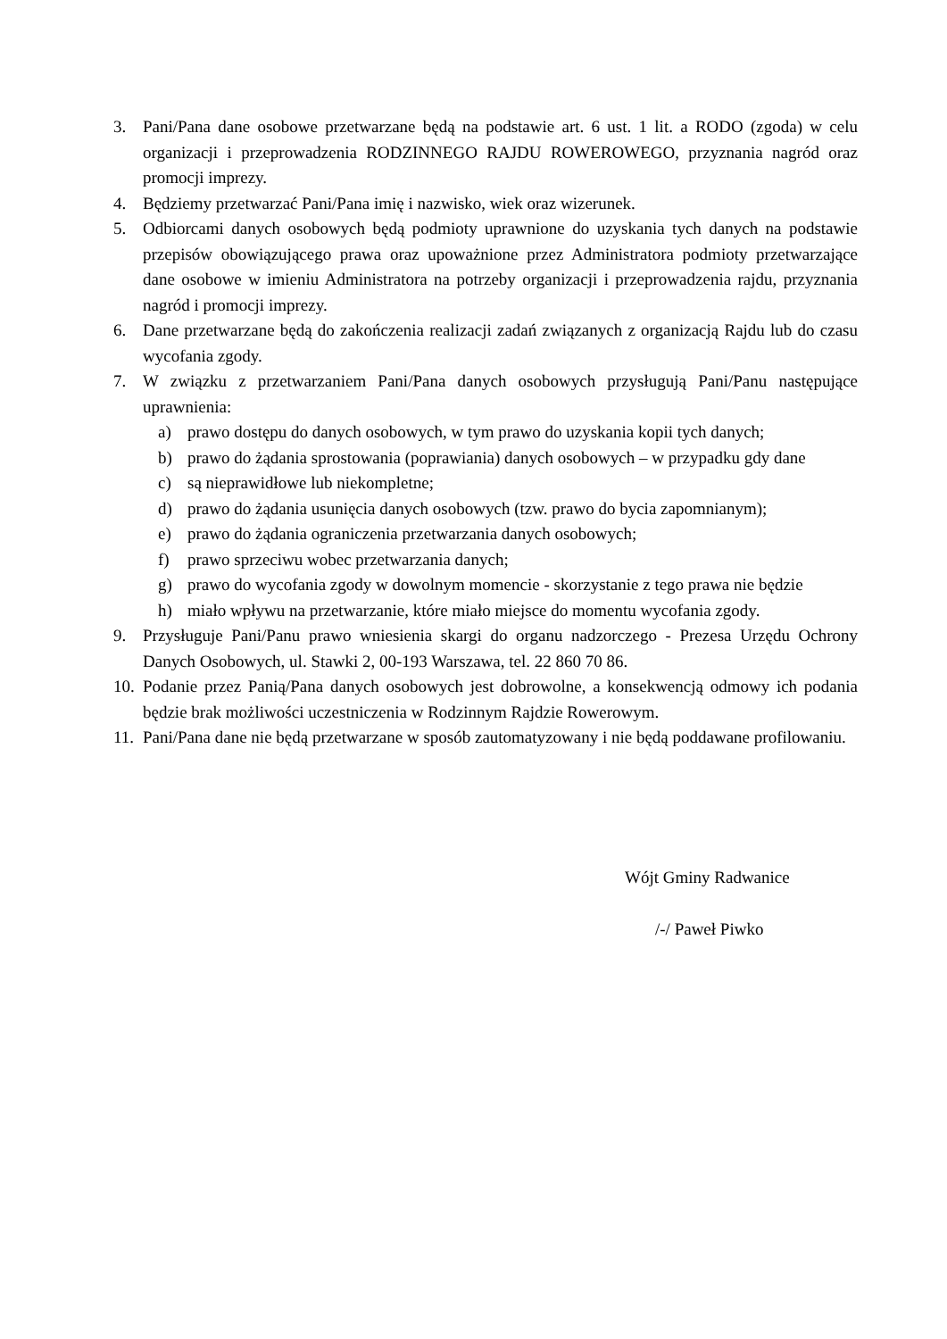3. Pani/Pana dane osobowe przetwarzane będą na podstawie art. 6 ust. 1 lit. a RODO (zgoda) w celu organizacji i przeprowadzenia RODZINNEGO RAJDU ROWEROWEGO, przyznania nagród oraz promocji imprezy.
4. Będziemy przetwarzać Pani/Pana imię i nazwisko, wiek oraz wizerunek.
5. Odbiorcami danych osobowych będą podmioty uprawnione do uzyskania tych danych na podstawie przepisów obowiązującego prawa oraz upoważnione przez Administratora podmioty przetwarzające dane osobowe w imieniu Administratora na potrzeby organizacji i przeprowadzenia rajdu, przyznania nagród i promocji imprezy.
6. Dane przetwarzane będą do zakończenia realizacji zadań związanych z organizacją Rajdu lub do czasu wycofania zgody.
7. W związku z przetwarzaniem Pani/Pana danych osobowych przysługują Pani/Panu następujące uprawnienia:
a) prawo dostępu do danych osobowych, w tym prawo do uzyskania kopii tych danych;
b) prawo do żądania sprostowania (poprawiania) danych osobowych – w przypadku gdy dane
c) są nieprawidłowe lub niekompletne;
d) prawo do żądania usunięcia danych osobowych (tzw. prawo do bycia zapomnianym);
e) prawo do żądania ograniczenia przetwarzania danych osobowych;
f) prawo sprzeciwu wobec przetwarzania danych;
g) prawo do wycofania zgody w dowolnym momencie - skorzystanie z tego prawa nie będzie
h) miało wpływu na przetwarzanie, które miało miejsce do momentu wycofania zgody.
9. Przysługuje Pani/Panu prawo wniesienia skargi do organu nadzorczego - Prezesa Urzędu Ochrony Danych Osobowych, ul. Stawki 2, 00-193 Warszawa, tel. 22 860 70 86.
10. Podanie przez Panią/Pana danych osobowych jest dobrowolne, a konsekwencją odmowy ich podania będzie brak możliwości uczestniczenia w Rodzinnym Rajdzie Rowerowym.
11. Pani/Pana dane nie będą przetwarzane w sposób zautomatyzowany i nie będą poddawane profilowaniu.
Wójt Gminy Radwanice
/-/ Paweł Piwko